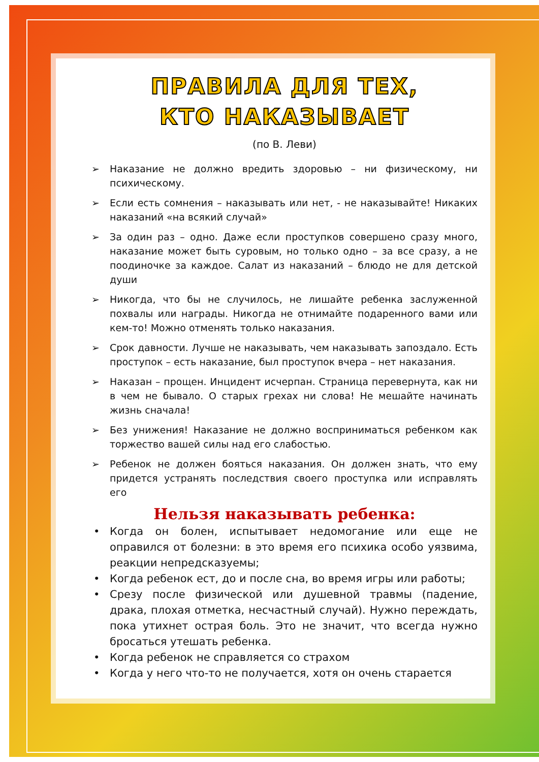ПРАВИЛА ДЛЯ ТЕХ,
КТО НАКАЗЫВАЕТ
(по В. Леви)
➢ Наказание не должно вредить здоровью – ни физическому, ни психическому.
➢ Если есть сомнения – наказывать или нет, - не наказывайте! Никаких наказаний «на всякий случай»
➢ За один раз – одно. Даже если проступков совершено сразу много, наказание может быть суровым, но только одно – за все сразу, а не поодиночке за каждое. Салат из наказаний – блюдо не для детской души
➢ Никогда, что бы не случилось, не лишайте ребенка заслуженной похвалы или награды. Никогда не отнимайте подаренного вами или кем-то! Можно отменять только наказания.
➢ Срок давности. Лучше не наказывать, чем наказывать запоздало. Есть проступок – есть наказание, был проступок вчера – нет наказания.
➢ Наказан – прощен. Инцидент исчерпан. Страница перевернута, как ни в чем не бывало. О старых грехах ни слова! Не мешайте начинать жизнь сначала!
➢ Без унижения! Наказание не должно восприниматься ребенком как торжество вашей силы над его слабостью.
➢ Ребенок не должен бояться наказания. Он должен знать, что ему придется устранять последствия своего проступка или исправлять его
Нельзя наказывать ребенка:
• Когда он болен, испытывает недомогание или еще не оправился от болезни: в это время его психика особо уязвима, реакции непредсказуемы;
• Когда ребенок ест, до и после сна, во время игры или работы;
• Срезу после физической или душевной травмы (падение, драка, плохая отметка, несчастный случай). Нужно переждать, пока утихнет острая боль. Это не значит, что всегда нужно бросаться утешать ребенка.
• Когда ребенок не справляется со страхом
• Когда у него что-то не получается, хотя он очень старается